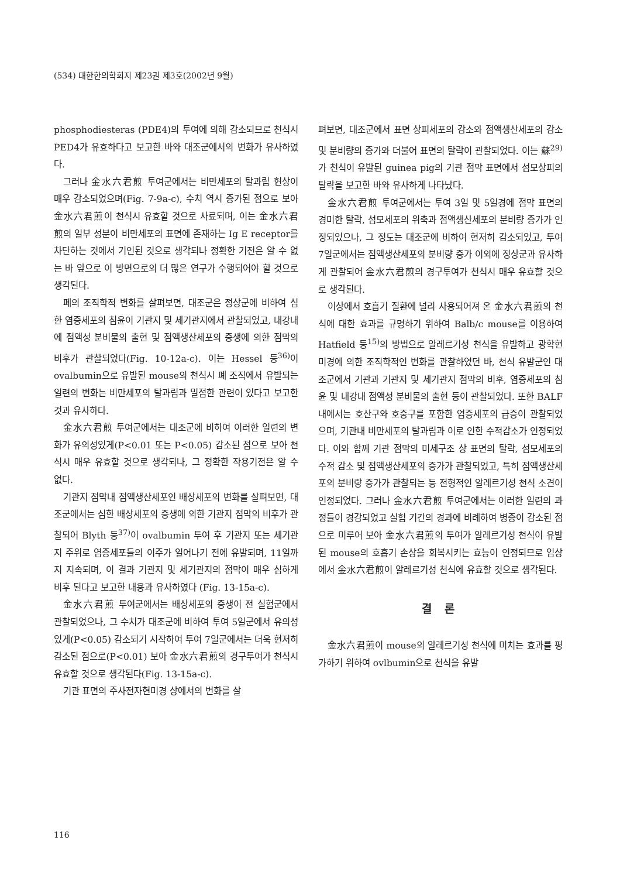(534) 대한한의학회지 제23권 제3호(2002년 9월)
phosphodiesteras (PDE4)의 투여에 의해 감소되므로 천식시 PED4가 유효하다고 보고한 바와 대조군에서의 변화가 유사하였다.
그러나 金水六君煎 투여군에서는 비만세포의 탈과립 현상이 매우 감소되었으며(Fig. 7-9a-c), 수치 역시 증가된 점으로 보아 金水六君煎이 천식시 유효할 것으로 사료되며, 이는 金水六君煎의 일부 성분이 비만세포의 표면에 존재하는 Ig E receptor를 차단하는 것에서 기인된 것으로 생각되나 정확한 기전은 알 수 없는 바 앞으로 이 방면으로의 더 많은 연구가 수행되어야 할 것으로 생각된다.
폐의 조직학적 변화를 살펴보면, 대조군은 정상군에 비하여 심한 염증세포의 침윤이 기관지 및 세기관지에서 관찰되었고, 내강내에 점액성 분비물의 출현 및 점액생산세포의 증생에 의한 점막의 비후가 관찰되었다(Fig. 10-12a-c). 이는 Hessel 등<sup>36)</sup>이 ovalbumin으로 유발된 mouse의 천식시 폐 조직에서 유발되는 일련의 변화는 비만세포의 탈과립과 밀접한 관련이 있다고 보고한 것과 유사하다.
金水六君煎 투여군에서는 대조군에 비하여 이러한 일련의 변화가 유의성있게(P<0.01 또는 P<0.05) 감소된 점으로 보아 천식시 매우 유효할 것으로 생각되나, 그 정확한 작용기전은 알 수 없다.
기관지 점막내 점액생산세포인 배상세포의 변화를 살펴보면, 대조군에서는 심한 배상세포의 증생에 의한 기관지 점막의 비후가 관찰되어 Blyth 등<sup>37)</sup>이 ovalbumin 투여 후 기관지 또는 세기관지 주위로 염증세포들의 이주가 일어나기 전에 유발되며, 11일까지 지속되며, 이 결과 기관지 및 세기관지의 점막이 매우 심하게 비후 된다고 보고한 내용과 유사하였다 (Fig. 13-15a-c).
金水六君煎 투여군에서는 배상세포의 증생이 전 실험군에서 관찰되었으나, 그 수치가 대조군에 비하여 투여 5일군에서 유의성있게(P<0.05) 감소되기 시작하여 투여 7일군에서는 더욱 현저히 감소된 점으로(P<0.01) 보아 金水六君煎의 경구투여가 천식시 유효할 것으로 생각된다(Fig. 13-15a-c).
기관 표면의 주사전자현미경 상에서의 변화를 살
펴보면, 대조군에서 표면 상피세포의 감소와 점액생산세포의 감소 및 분비량의 증가와 더불어 표면의 탈락이 관찰되었다. 이는 蘇<sup>29)</sup>가 천식이 유발된 guinea pig의 기관 점막 표면에서 섬모상피의 탈락을 보고한 바와 유사하게 나타났다.
金水六君煎 투여군에서는 투여 3일 및 5일경에 점막 표면의 경미한 탈락, 섬모세포의 위축과 점액생산세포의 분비량 증가가 인정되었으나, 그 정도는 대조군에 비하여 현저히 감소되었고, 투여 7일군에서는 점액생산세포의 분비량 증가 이외에 정상군과 유사하게 관찰되어 金水六君煎의 경구투여가 천식시 매우 유효할 것으로 생각된다.
이상에서 호흡기 질환에 널리 사용되어져 온 金水六君煎의 천식에 대한 효과를 규명하기 위하여 Balb/c mouse를 이용하여 Hatfield 등<sup>15)</sup>의 방법으로 알레르기성 천식을 유발하고 광학현미경에 의한 조직학적인 변화를 관찰하였던 바, 천식 유발군인 대조군에서 기관과 기관지 및 세기관지 점막의 비후, 염증세포의 침윤 및 내강내 점액성 분비물의 출현 등이 관찰되었다. 또한 BALF내에서는 호산구와 호중구를 포함한 염증세포의 급증이 관찰되었으며, 기관내 비만세포의 탈과립과 이로 인한 수적감소가 인정되었다. 이와 함께 기관 점막의 미세구조 상 표면의 탈락, 섬모세포의 수적 감소 및 점액생산세포의 증가가 관찰되었고, 특히 점액생산세포의 분비량 증가가 관찰되는 등 전형적인 알레르기성 천식 소견이 인정되었다. 그러나 金水六君煎 투여군에서는 이러한 일련의 과정들이 경감되었고 실험 기간의 경과에 비례하여 병증이 감소된 점으로 미루어 보아 金水六君煎의 투여가 알레르기성 천식이 유발된 mouse의 호흡기 손상을 회복시키는 효능이 인정되므로 임상에서 金水六君煎이 알레르기성 천식에 유효할 것으로 생각된다.
결 론
金水六君煎이 mouse의 알레르기성 천식에 미치는 효과를 평가하기 위하여 ovlbumin으로 천식을 유발
116